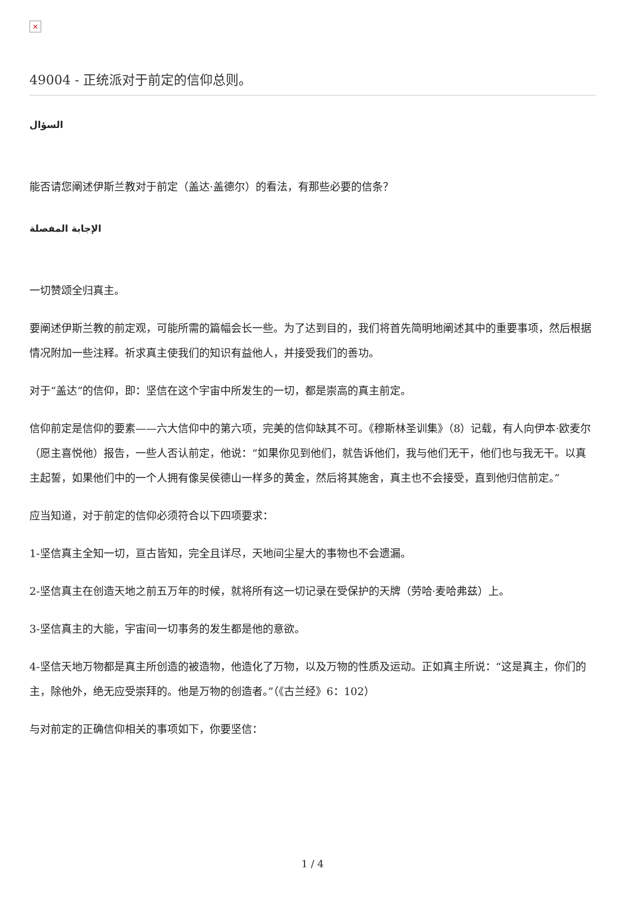×
49004 - 正统派对于前定的信仰总则。
السؤال
能否请您阐述伊斯兰教对于前定（盖达·盖德尔）的看法，有那些必要的信条？
الإجابة المفصلة
一切赞颂全归真主。
要阐述伊斯兰教的前定观，可能所需的篇幅会长一些。为了达到目的，我们将首先简明地阐述其中的重要事项，然后根据情况附加一些注释。祈求真主使我们的知识有益他人，并接受我们的善功。
对于“盖达”的信仰，即：坚信在这个宇宙中所发生的一切，都是崇高的真主前定。
信仰前定是信仰的要素——六大信仰中的第六项，完美的信仰缺其不可。《穆斯林圣训集》（8）记载，有人向伊本·欧麦尔（愿主喜悦他）报告，一些人否认前定，他说：“如果你见到他们，就告诉他们，我与他们无干，他们也与我无干。以真主起誓，如果他们中的一个人拥有像吴侯德山一样多的黄金，然后将其施舍，真主也不会接受，直到他归信前定。”
应当知道，对于前定的信仰必须符合以下四项要求：
1-坚信真主全知一切，亘古皆知，完全且详尽，天地间尘星大的事物也不会遗漏。
2-坚信真主在创造天地之前五万年的时候，就将所有这一切记录在受保护的天牌（劳哈·麦哈弗兹）上。
3-坚信真主的大能，宇宙间一切事务的发生都是他的意欲。
4-坚信天地万物都是真主所创造的被造物，他造化了万物，以及万物的性质及运动。正如真主所说：“这是真主，你们的主，除他外，绝无应受崇拜的。他是万物的创造者。”（《古兰经》6：102）
与对前定的正确信仰相关的事项如下，你要坚信：
1 / 4